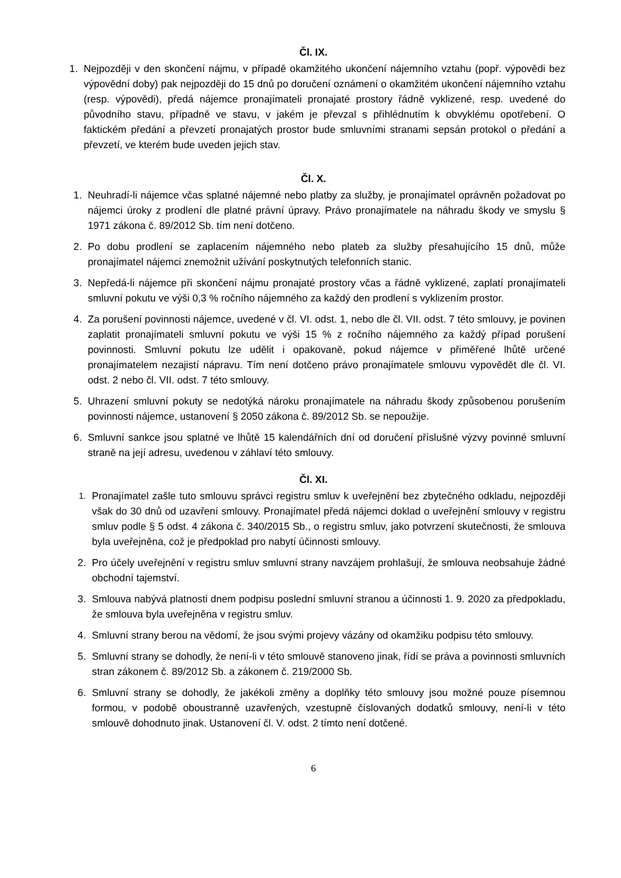Čl. IX.
1. Nejpozději v den skončení nájmu, v případě okamžitého ukončení nájemního vztahu (popř. výpovědi bez výpovědní doby) pak nejpozději do 15 dnů po doručení oznámení o okamžitém ukončení nájemního vztahu (resp. výpovědi), předá nájemce pronajímateli pronajaté prostory řádně vyklizené, resp. uvedené do původního stavu, případně ve stavu, v jakém je převzal s přihlédnutím k obvyklému opotřebení. O faktickém předání a převzetí pronajatých prostor bude smluvními stranami sepsán protokol o předání a převzetí, ve kterém bude uveden jejich stav.
Čl. X.
1. Neuhradí-li nájemce včas splatné nájemné nebo platby za služby, je pronajímatel oprávněn požadovat po nájemci úroky z prodlení dle platné právní úpravy. Právo pronajímatele na náhradu škody ve smyslu § 1971 zákona č. 89/2012 Sb. tím není dotčeno.
2. Po dobu prodlení se zaplacením nájemného nebo plateb za služby přesahujícího 15 dnů, může pronajímatel nájemci znemožnit užívání poskytnutých telefonních stanic.
3. Nepředá-li nájemce při skončení nájmu pronajaté prostory včas a řádně vyklizené, zaplatí pronajímateli smluvní pokutu ve výši 0,3 % ročního nájemného za každý den prodlení s vyklizením prostor.
4. Za porušení povinnosti nájemce, uvedené v čl. VI. odst. 1, nebo dle čl. VII. odst. 7 této smlouvy, je povinen zaplatit pronajímateli smluvní pokutu ve výši 15 % z ročního nájemného za každý případ porušení povinnosti. Smluvní pokutu lze udělit i opakovaně, pokud nájemce v přiměřené lhůtě určené pronajímatelem nezajistí nápravu. Tím není dotčeno právo pronajímatele smlouvu vypovědět dle čl. VI. odst. 2 nebo čl. VII. odst. 7 této smlouvy.
5. Uhrazení smluvní pokuty se nedotýká nároku pronajímatele na náhradu škody způsobenou porušením povinnosti nájemce, ustanovení § 2050 zákona č. 89/2012 Sb. se nepoužije.
6. Smluvní sankce jsou splatné ve lhůtě 15 kalendářních dní od doručení příslušné výzvy povinné smluvní straně na její adresu, uvedenou v záhlaví této smlouvy.
Čl. XI.
1.
Pronajímatel zašle tuto smlouvu správci registru smluv k uveřejnění bez zbytečného odkladu, nejpozději však do 30 dnů od uzavření smlouvy. Pronajímatel předá nájemci doklad o uveřejnění smlouvy v registru smluv podle § 5 odst. 4 zákona č. 340/2015 Sb., o registru smluv, jako potvrzení skutečnosti, že smlouva byla uveřejněna, což je předpoklad pro nabytí účinnosti smlouvy.
2. Pro účely uveřejnění v registru smluv smluvní strany navzájem prohlašují, že smlouva neobsahuje žádné obchodní tajemství.
3. Smlouva nabývá platnosti dnem podpisu poslední smluvní stranou a účinnosti 1. 9. 2020 za předpokladu, že smlouva byla uveřejněna v registru smluv.
4. Smluvní strany berou na vědomí, že jsou svými projevy vázány od okamžiku podpisu této smlouvy.
5. Smluvní strany se dohodly, že není-li v této smlouvě stanoveno jinak, řídí se práva a povinnosti smluvních stran zákonem č. 89/2012 Sb. a zákonem č. 219/2000 Sb.
6. Smluvní strany se dohodly, že jakékoli změny a doplňky této smlouvy jsou možné pouze písemnou formou, v podobě oboustranně uzavřených, vzestupně číslovaných dodatků smlouvy, není-li v této smlouvě dohodnuto jinak. Ustanovení čl. V. odst. 2 tímto není dotčené.
6